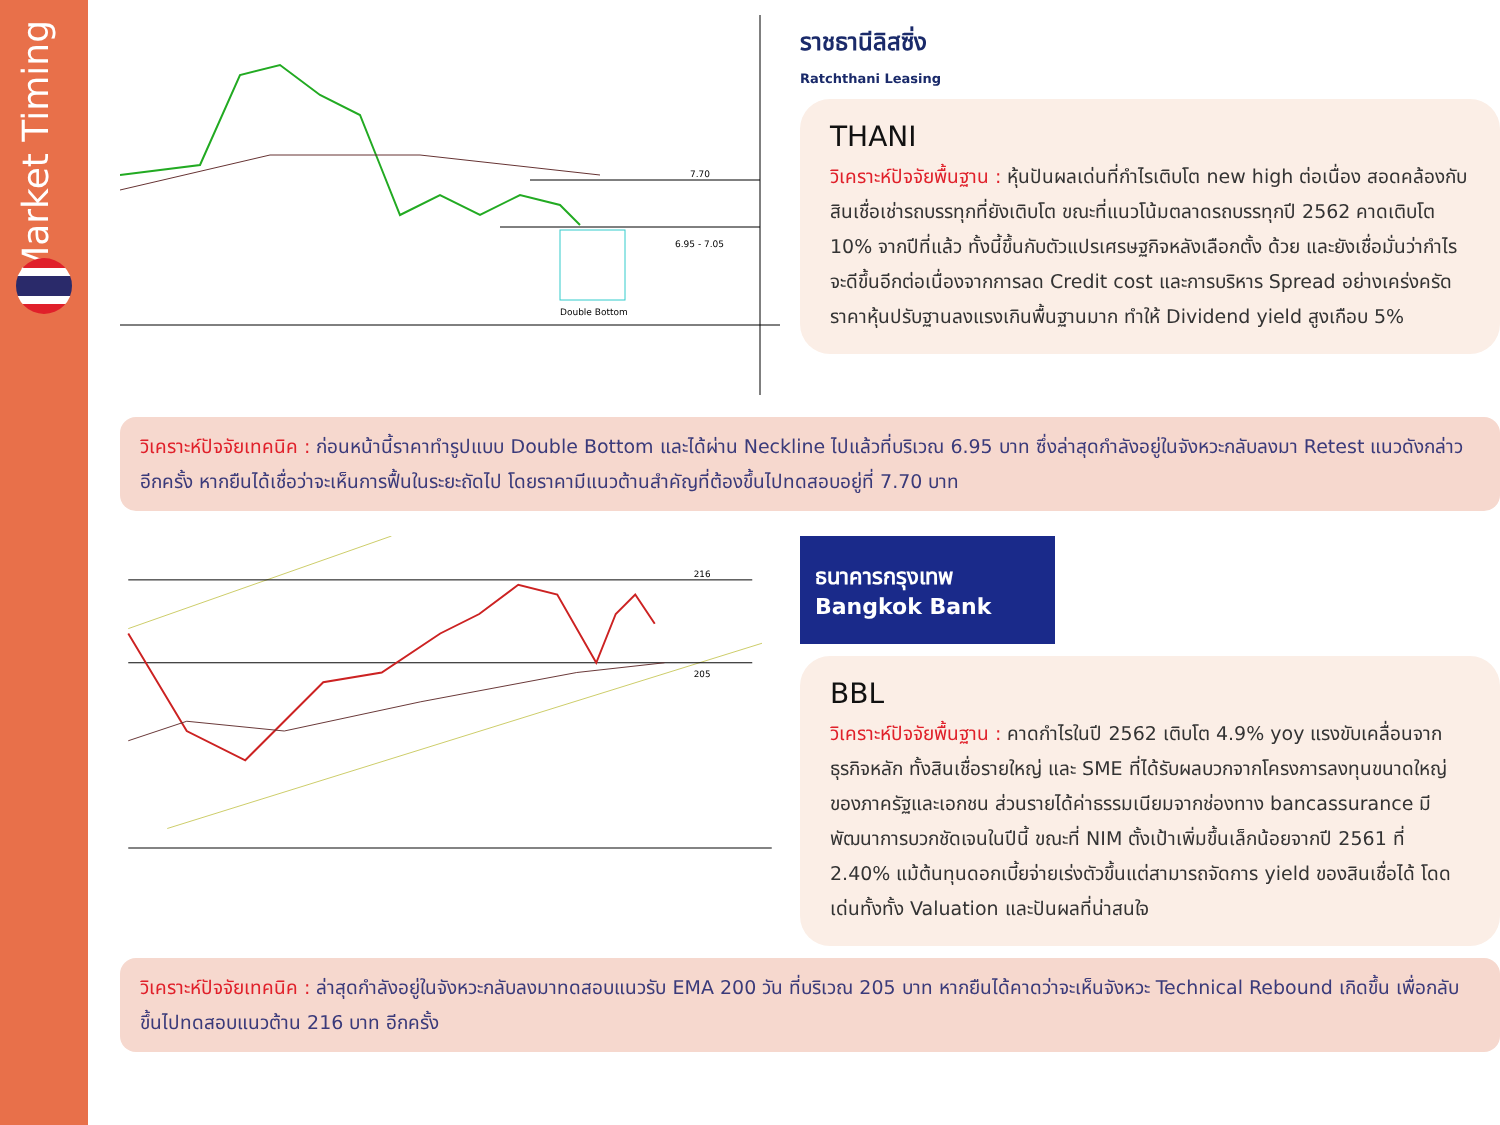Market Timing
7.70
6.95 - 7.05
Double Bottom
ราชธานีลิสซิ่ง
Ratchthani Leasing
THANI
วิเคราะห์ปัจจัยพื้นฐาน : หุ้นปันผลเด่นที่กำไรเติบโต new high ต่อเนื่อง สอดคล้องกับสินเชื่อเช่ารถบรรทุกที่ยังเติบโต ขณะที่แนวโน้มตลาดรถบรรทุกปี 2562 คาดเติบโต 10% จากปีที่แล้ว ทั้งนี้ขึ้นกับตัวแปรเศรษฐกิจหลังเลือกตั้ง ด้วย และยังเชื่อมั่นว่ากำไรจะดีขึ้นอีกต่อเนื่องจากการลด Credit cost และการบริหาร Spread อย่างเคร่งครัด ราคาหุ้นปรับฐานลงแรงเกินพื้นฐานมาก ทำให้ Dividend yield สูงเกือบ 5%
วิเคราะห์ปัจจัยเทคนิค : ก่อนหน้านี้ราคาทำรูปแบบ Double Bottom และได้ผ่าน Neckline ไปแล้วที่บริเวณ 6.95 บาท ซึ่งล่าสุดกำลังอยู่ในจังหวะกลับลงมา Retest แนวดังกล่าว อีกครั้ง หากยืนได้เชื่อว่าจะเห็นการฟื้นในระยะถัดไป โดยราคามีแนวต้านสำคัญที่ต้องขึ้นไปทดสอบอยู่ที่ 7.70 บาท
216
205
ธนาคารกรุงเทพ
Bangkok Bank
BBL
วิเคราะห์ปัจจัยพื้นฐาน : คาดกำไรในปี 2562 เติบโต 4.9% yoy แรงขับเคลื่อนจากธุรกิจหลัก ทั้งสินเชื่อรายใหญ่ และ SME ที่ได้รับผลบวกจากโครงการลงทุนขนาดใหญ่ของภาครัฐและเอกชน ส่วนรายได้ค่าธรรมเนียมจากช่องทาง bancassurance มีพัฒนาการบวกชัดเจนในปีนี้ ขณะที่ NIM ตั้งเป้าเพิ่มขึ้นเล็กน้อยจากปี 2561 ที่ 2.40% แม้ต้นทุนดอกเบี้ยจ่ายเร่งตัวขึ้นแต่สามารถจัดการ yield ของสินเชื่อได้ โดดเด่นทั้งทั้ง Valuation และปันผลที่น่าสนใจ
วิเคราะห์ปัจจัยเทคนิค : ล่าสุดกำลังอยู่ในจังหวะกลับลงมาทดสอบแนวรับ EMA 200 วัน ที่บริเวณ 205 บาท หากยืนได้คาดว่าจะเห็นจังหวะ Technical Rebound เกิดขึ้น เพื่อกลับขึ้นไปทดสอบแนวต้าน 216 บาท อีกครั้ง